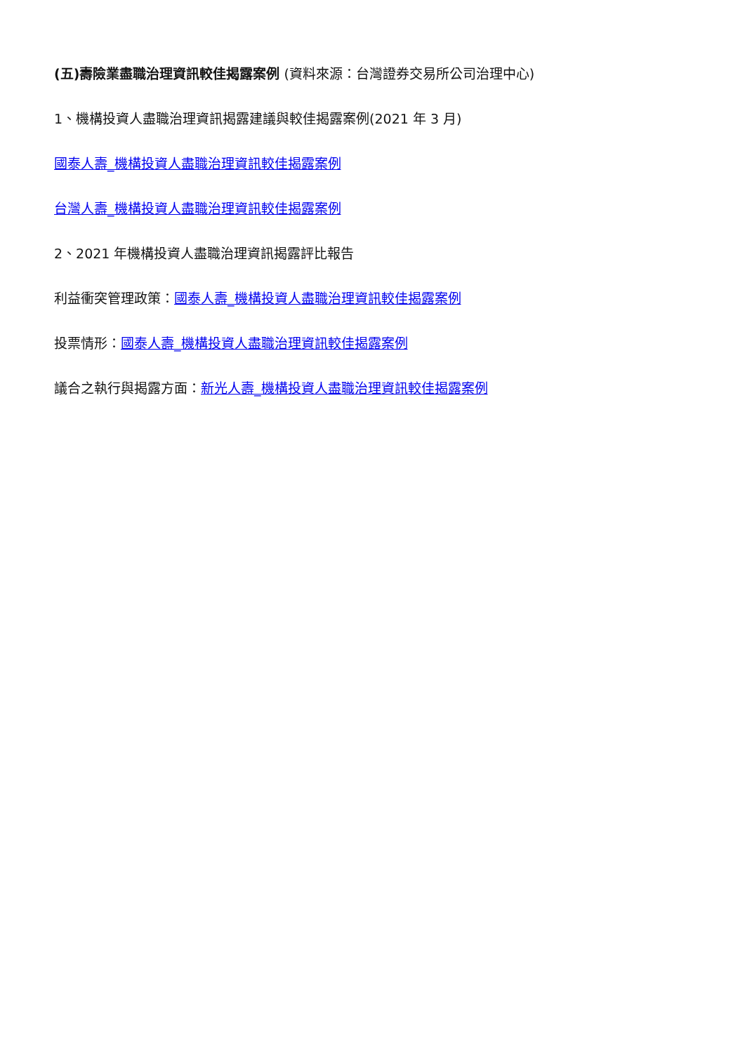(五)壽險業盡職治理資訊較佳揭露案例 (資料來源：台灣證券交易所公司治理中心)
1、機構投資人盡職治理資訊揭露建議與較佳揭露案例(2021 年 3 月)
國泰人壽_機構投資人盡職治理資訊較佳揭露案例
台灣人壽_機構投資人盡職治理資訊較佳揭露案例
2、2021 年機構投資人盡職治理資訊揭露評比報告
利益衝突管理政策：國泰人壽_機構投資人盡職治理資訊較佳揭露案例
投票情形：國泰人壽_機構投資人盡職治理資訊較佳揭露案例
議合之執行與揭露方面：新光人壽_機構投資人盡職治理資訊較佳揭露案例